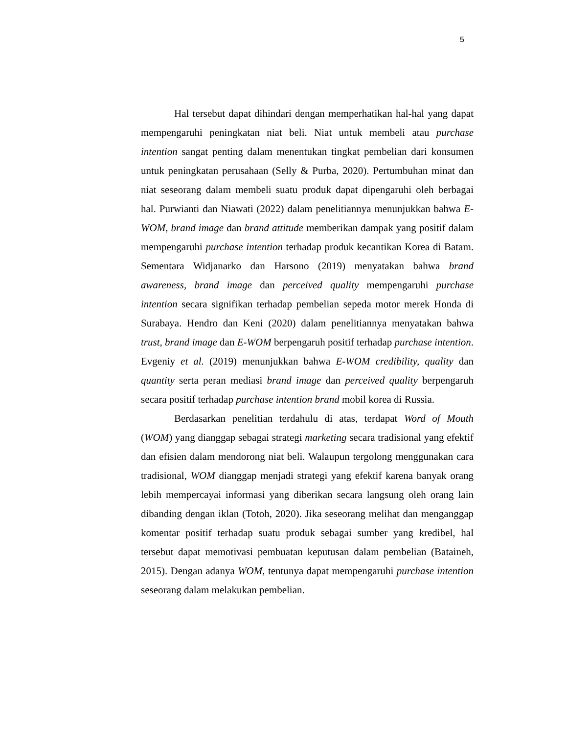5
Hal tersebut dapat dihindari dengan memperhatikan hal-hal yang dapat mempengaruhi peningkatan niat beli. Niat untuk membeli atau purchase intention sangat penting dalam menentukan tingkat pembelian dari konsumen untuk peningkatan perusahaan (Selly & Purba, 2020). Pertumbuhan minat dan niat seseorang dalam membeli suatu produk dapat dipengaruhi oleh berbagai hal. Purwianti dan Niawati (2022) dalam penelitiannya menunjukkan bahwa E-WOM, brand image dan brand attitude memberikan dampak yang positif dalam mempengaruhi purchase intention terhadap produk kecantikan Korea di Batam. Sementara Widjanarko dan Harsono (2019) menyatakan bahwa brand awareness, brand image dan perceived quality mempengaruhi purchase intention secara signifikan terhadap pembelian sepeda motor merek Honda di Surabaya. Hendro dan Keni (2020) dalam penelitiannya menyatakan bahwa trust, brand image dan E-WOM berpengaruh positif terhadap purchase intention. Evgeniy et al. (2019) menunjukkan bahwa E-WOM credibility, quality dan quantity serta peran mediasi brand image dan perceived quality berpengaruh secara positif terhadap purchase intention brand mobil korea di Russia.
Berdasarkan penelitian terdahulu di atas, terdapat Word of Mouth (WOM) yang dianggap sebagai strategi marketing secara tradisional yang efektif dan efisien dalam mendorong niat beli. Walaupun tergolong menggunakan cara tradisional, WOM dianggap menjadi strategi yang efektif karena banyak orang lebih mempercayai informasi yang diberikan secara langsung oleh orang lain dibanding dengan iklan (Totoh, 2020). Jika seseorang melihat dan menganggap komentar positif terhadap suatu produk sebagai sumber yang kredibel, hal tersebut dapat memotivasi pembuatan keputusan dalam pembelian (Bataineh, 2015). Dengan adanya WOM, tentunya dapat mempengaruhi purchase intention seseorang dalam melakukan pembelian.